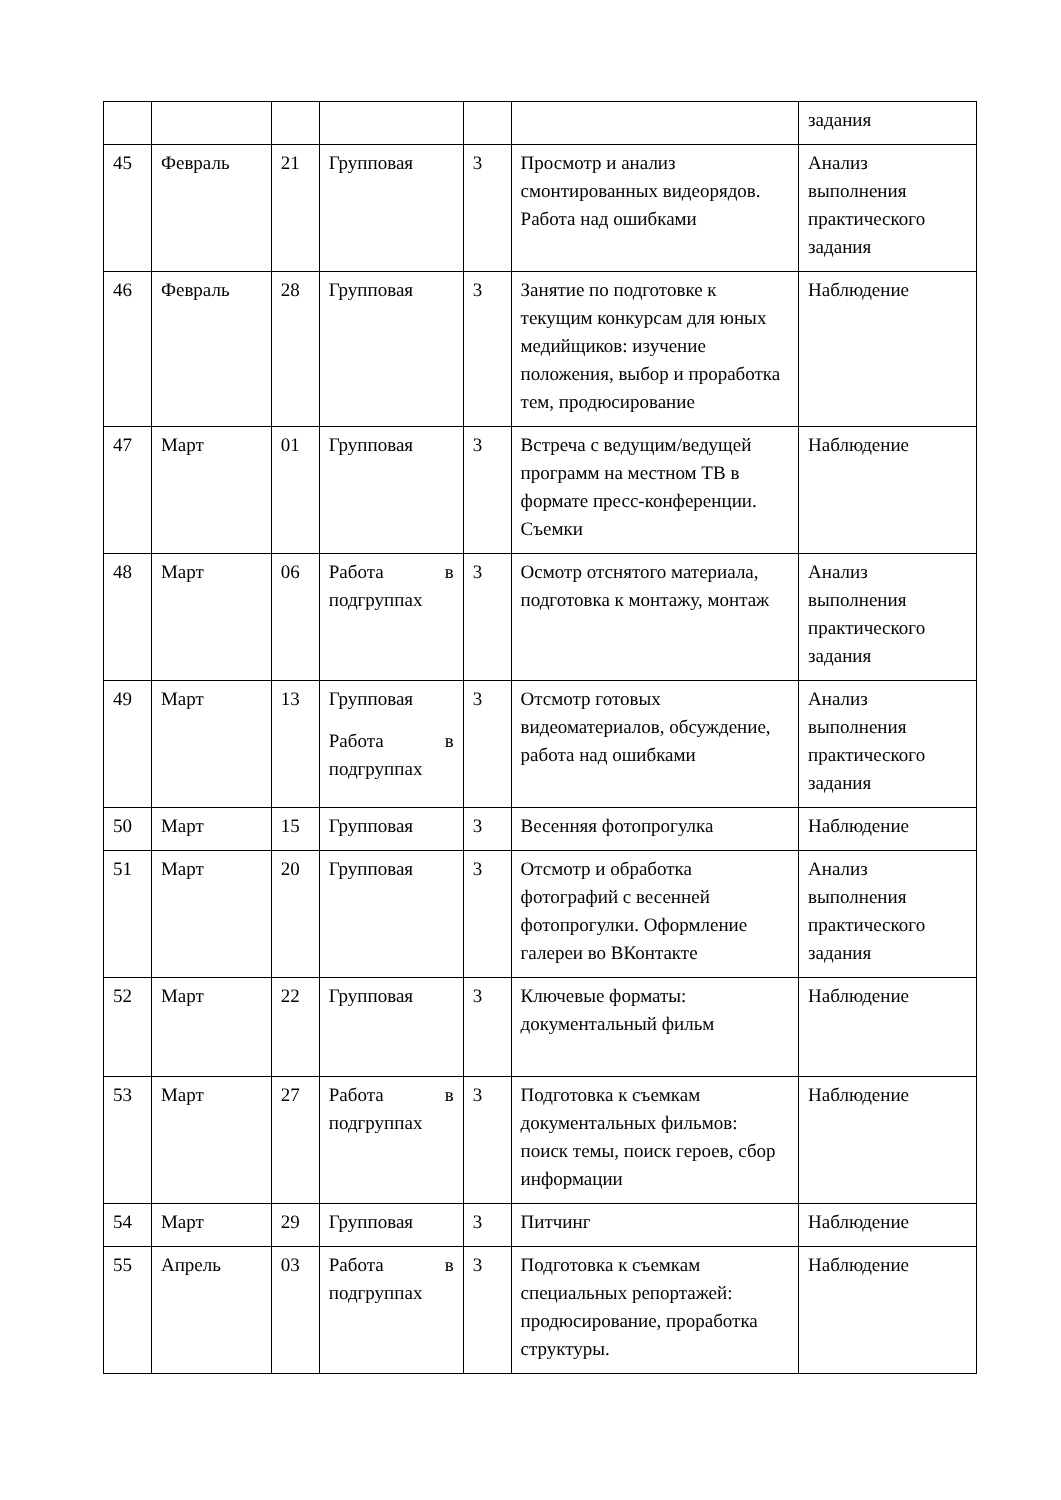| | | | | | | задания |
| 45 | Февраль | 21 | Групповая | 3 | Просмотр и анализ смонтированных видеорядов. Работа над ошибками | Анализ выполнения практического задания |
| 46 | Февраль | 28 | Групповая | 3 | Занятие по подготовке к текущим конкурсам для юных медийщиков: изучение положения, выбор и проработка тем, продюсирование | Наблюдение |
| 47 | Март | 01 | Групповая | 3 | Встреча с ведущим/ведущей программ на местном ТВ в формате пресс-конференции. Съемки | Наблюдение |
| 48 | Март | 06 | Работа в подгруппах | 3 | Осмотр отснятого материала, подготовка к монтажу, монтаж | Анализ выполнения практического задания |
| 49 | Март | 13 | Групповая Работа в подгруппах | 3 | Отсмотр готовых видеоматериалов, обсуждение, работа над ошибками | Анализ выполнения практического задания |
| 50 | Март | 15 | Групповая | 3 | Весенняя фотопрогулка | Наблюдение |
| 51 | Март | 20 | Групповая | 3 | Отсмотр и обработка фотографий с весенней фотопрогулки. Оформление галереи во ВКонтакте | Анализ выполнения практического задания |
| 52 | Март | 22 | Групповая | 3 | Ключевые форматы: документальный фильм | Наблюдение |
| 53 | Март | 27 | Работа в подгруппах | 3 | Подготовка к съемкам документальных фильмов: поиск темы, поиск героев, сбор информации | Наблюдение |
| 54 | Март | 29 | Групповая | 3 | Питчинг | Наблюдение |
| 55 | Апрель | 03 | Работа в подгруппах | 3 | Подготовка к съемкам специальных репортажей: продюсирование, проработка структуры. | Наблюдение |